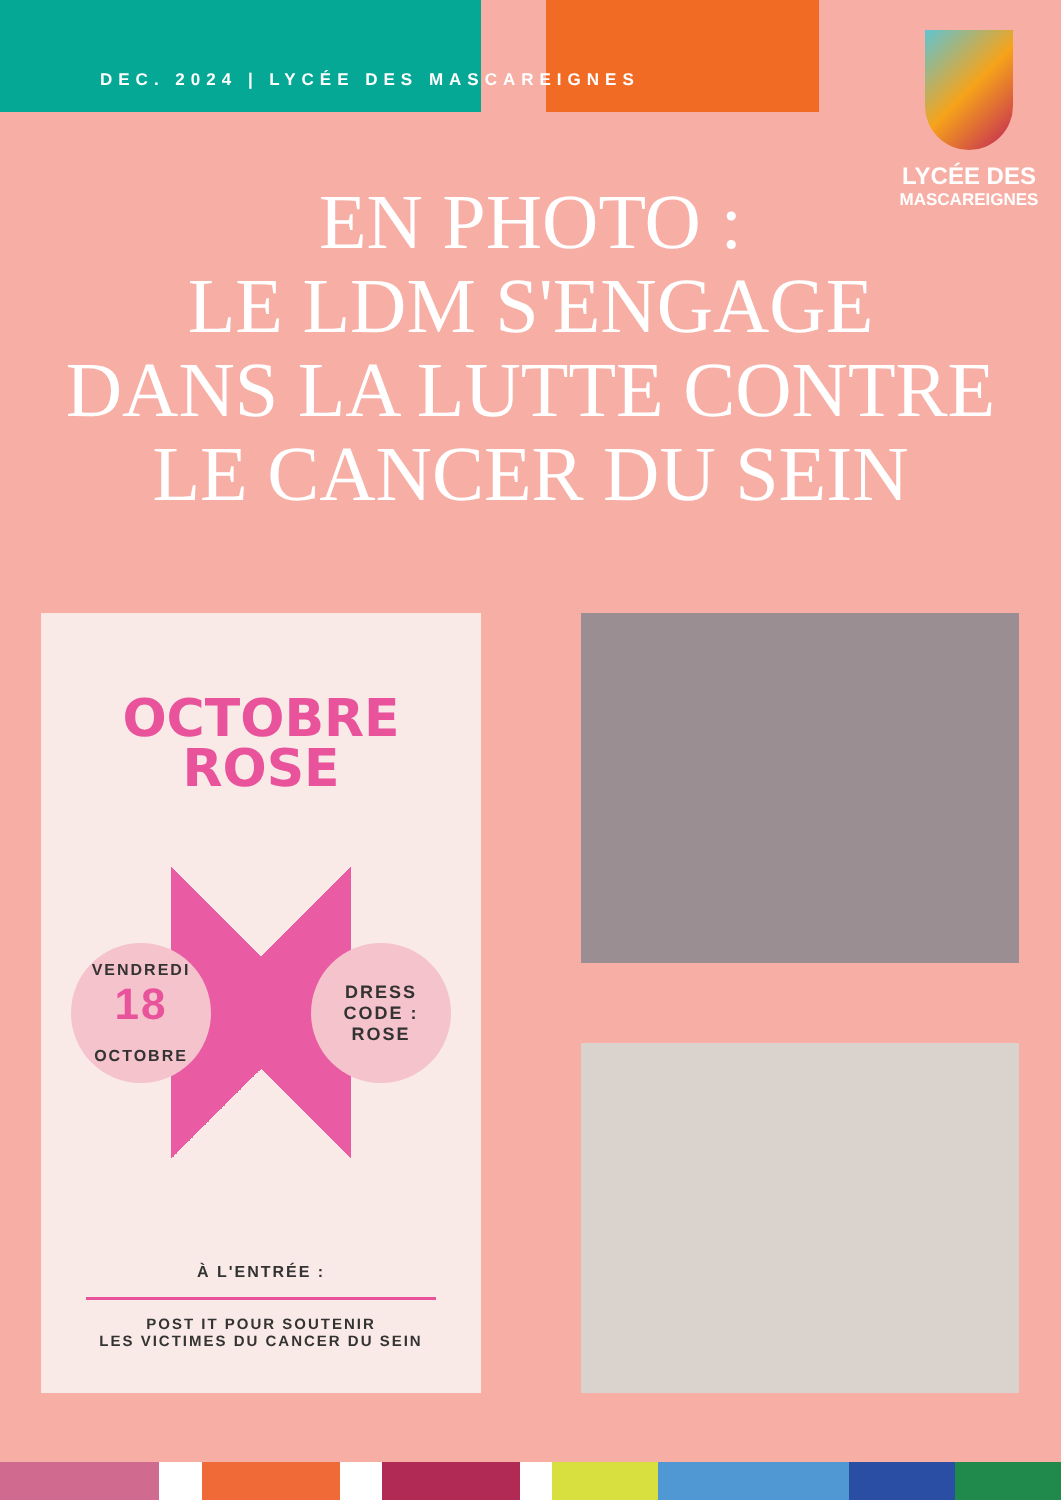DEC. 2024 | LYCÉE DES MASCAREIGNES
LYCÉE DES
MASCAREIGNES
EN PHOTO :
LE LDM S'ENGAGE
DANS LA LUTTE CONTRE
LE CANCER DU SEIN
OCTOBRE
ROSE
VENDREDI
18
OCTOBRE
DRESS
CODE :
ROSE
À L'ENTRÉE :
POST IT POUR SOUTENIR
LES VICTIMES DU CANCER DU SEIN